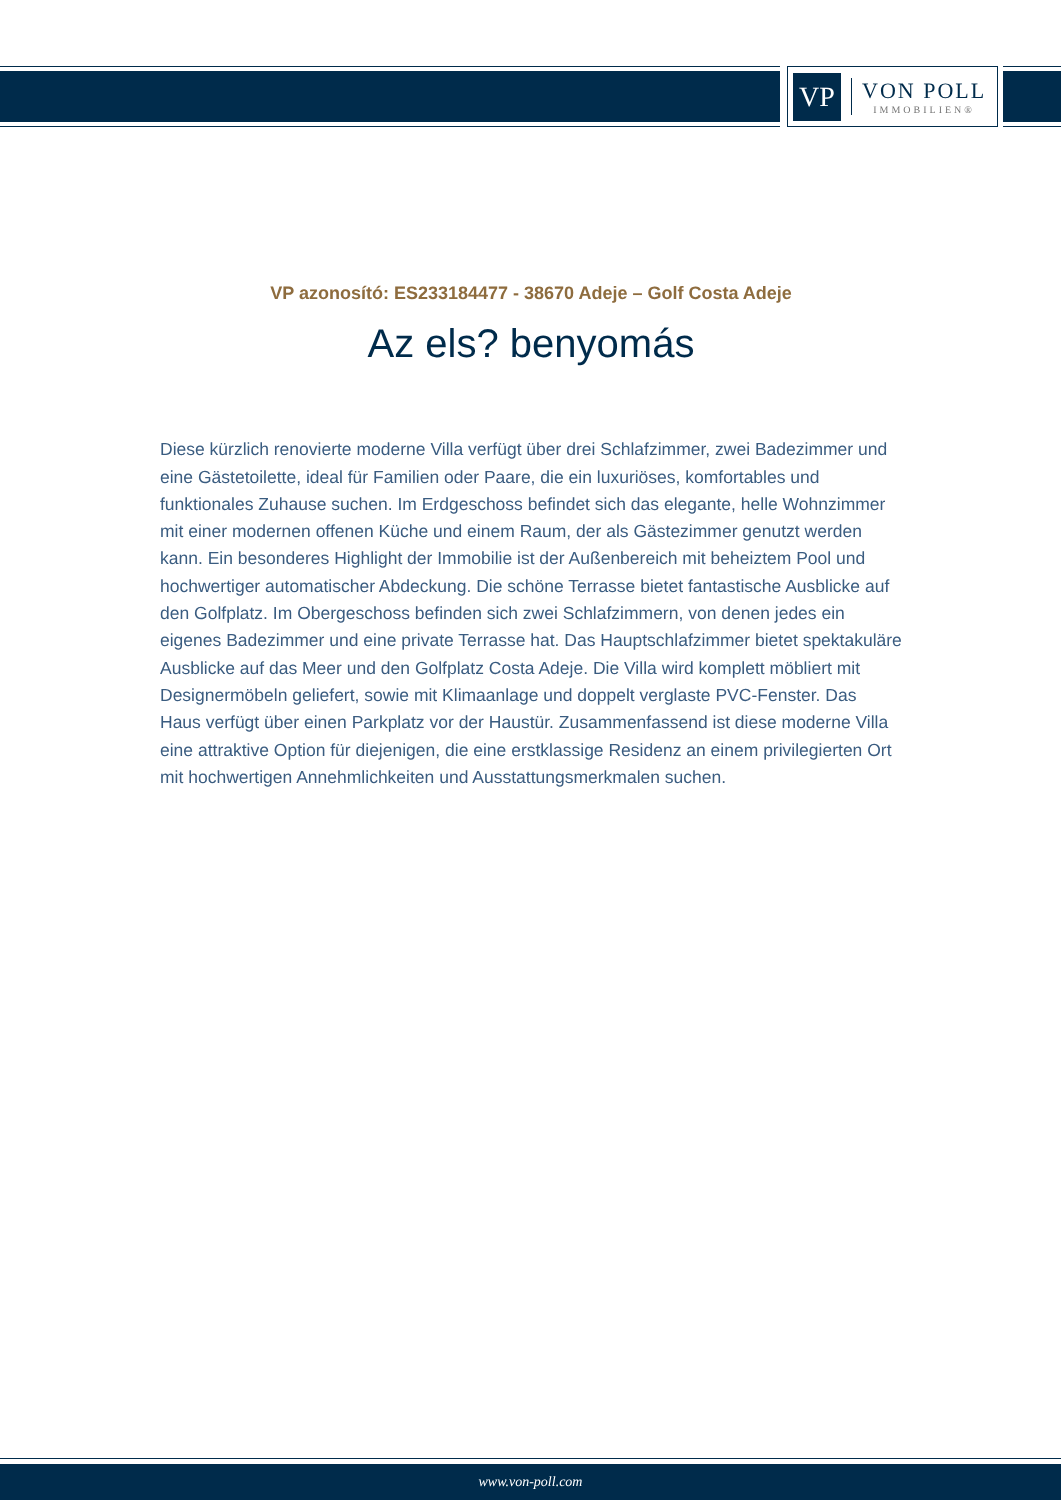VP
VON POLL
IMMOBILIEN®
VP azonosító: ES233184477 - 38670 Adeje – Golf Costa Adeje
Az els? benyomás
Diese kürzlich renovierte moderne Villa verfügt über drei Schlafzimmer, zwei Badezimmer und eine Gästetoilette, ideal für Familien oder Paare, die ein luxuriöses, komfortables und funktionales Zuhause suchen. Im Erdgeschoss befindet sich das elegante, helle Wohnzimmer mit einer modernen offenen Küche und einem Raum, der als Gästezimmer genutzt werden kann. Ein besonderes Highlight der Immobilie ist der Außenbereich mit beheiztem Pool und hochwertiger automatischer Abdeckung. Die schöne Terrasse bietet fantastische Ausblicke auf den Golfplatz. Im Obergeschoss befinden sich zwei Schlafzimmern, von denen jedes ein eigenes Badezimmer und eine private Terrasse hat. Das Hauptschlafzimmer bietet spektakuläre Ausblicke auf das Meer und den Golfplatz Costa Adeje. Die Villa wird komplett möbliert mit Designermöbeln geliefert, sowie mit Klimaanlage und doppelt verglaste PVC-Fenster. Das Haus verfügt über einen Parkplatz vor der Haustür. Zusammenfassend ist diese moderne Villa eine attraktive Option für diejenigen, die eine erstklassige Residenz an einem privilegierten Ort mit hochwertigen Annehmlichkeiten und Ausstattungsmerkmalen suchen.
www.von-poll.com